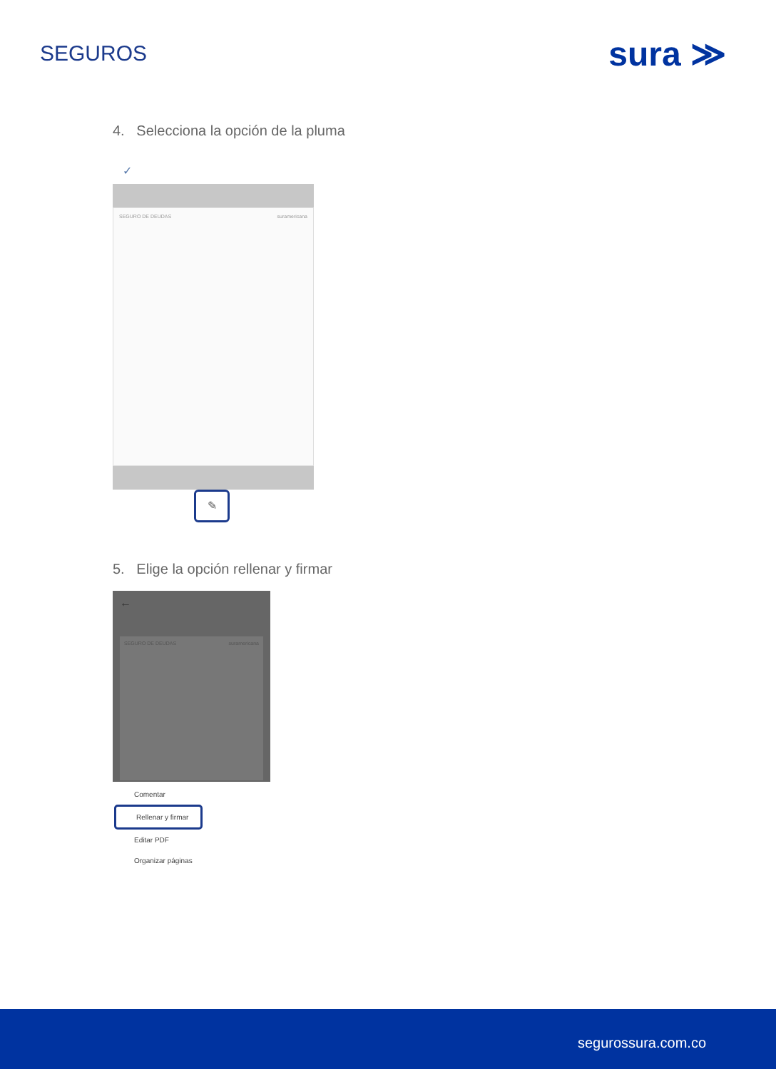SEGUROS
sura ≫
4. Selecciona la opción de la pluma
✓
SEGURO DE DEUDAS suramericana
✎
5. Elige la opción rellenar y firmar
←
SEGURO DE DEUDAS suramericana
Comentar
Rellenar y firmar
Editar PDF
Organizar páginas
segurossura.com.co